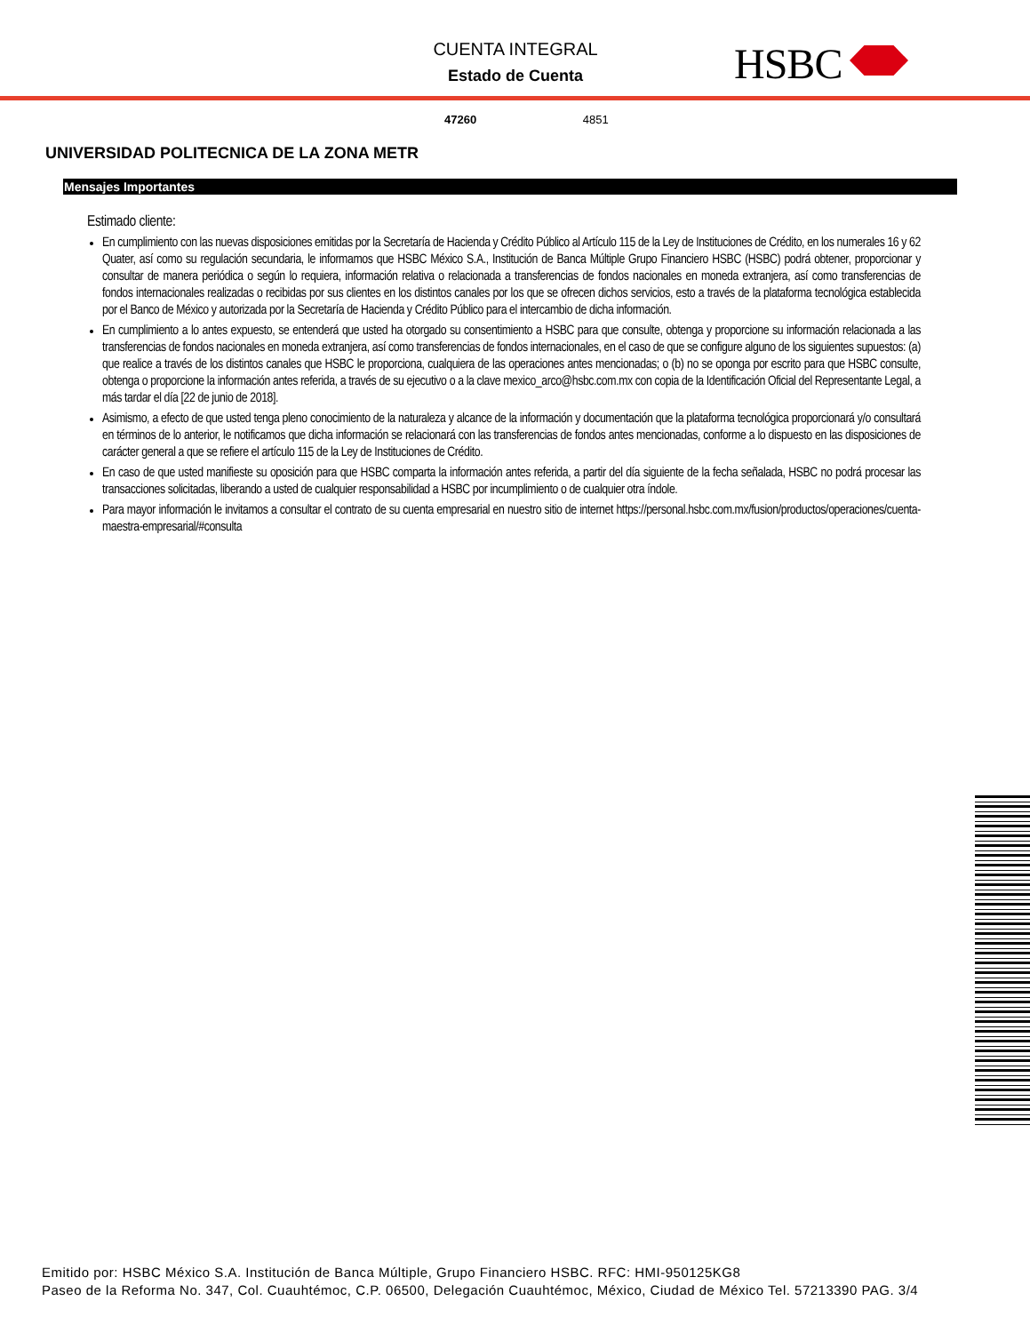CUENTA INTEGRAL
Estado de Cuenta
HSBC
47260 4851
UNIVERSIDAD POLITECNICA DE LA ZONA METR
Mensajes Importantes
Estimado cliente:
En cumplimiento con las nuevas disposiciones emitidas por la Secretaría de Hacienda y Crédito Público al Artículo 115 de la Ley de Instituciones de Crédito, en los numerales 16 y 62 Quater, así como su regulación secundaria, le informamos que HSBC México S.A., Institución de Banca Múltiple Grupo Financiero HSBC (HSBC) podrá obtener, proporcionar y consultar de manera periódica o según lo requiera, información relativa o relacionada a transferencias de fondos nacionales en moneda extranjera, así como transferencias de fondos internacionales realizadas o recibidas por sus clientes en los distintos canales por los que se ofrecen dichos servicios, esto a través de la plataforma tecnológica establecida por el Banco de México y autorizada por la Secretaría de Hacienda y Crédito Público para el intercambio de dicha información.
En cumplimiento a lo antes expuesto, se entenderá que usted ha otorgado su consentimiento a HSBC para que consulte, obtenga y proporcione su información relacionada a las transferencias de fondos nacionales en moneda extranjera, así como transferencias de fondos internacionales, en el caso de que se configure alguno de los siguientes supuestos: (a) que realice a través de los distintos canales que HSBC le proporciona, cualquiera de las operaciones antes mencionadas; o (b) no se oponga por escrito para que HSBC consulte, obtenga o proporcione la información antes referida, a través de su ejecutivo o a la clave mexico_arco@hsbc.com.mx con copia de la Identificación Oficial del Representante Legal, a más tardar el día [22 de junio de 2018].
Asimismo, a efecto de que usted tenga pleno conocimiento de la naturaleza y alcance de la información y documentación que la plataforma tecnológica proporcionará y/o consultará en términos de lo anterior, le notificamos que dicha información se relacionará con las transferencias de fondos antes mencionadas, conforme a lo dispuesto en las disposiciones de carácter general a que se refiere el artículo 115 de la Ley de Instituciones de Crédito.
En caso de que usted manifieste su oposición para que HSBC comparta la información antes referida, a partir del día siguiente de la fecha señalada, HSBC no podrá procesar las transacciones solicitadas, liberando a usted de cualquier responsabilidad a HSBC por incumplimiento o de cualquier otra índole.
Para mayor información le invitamos a consultar el contrato de su cuenta empresarial en nuestro sitio de internet https://personal.hsbc.com.mx/fusion/productos/operaciones/cuenta-maestra-empresarial/#consulta
Emitido por: HSBC México S.A. Institución de Banca Múltiple, Grupo Financiero HSBC. RFC: HMI-950125KG8
Paseo de la Reforma No. 347, Col. Cuauhtémoc, C.P. 06500, Delegación Cuauhtémoc, México, Ciudad de México Tel. 57213390 PAG. 3/4